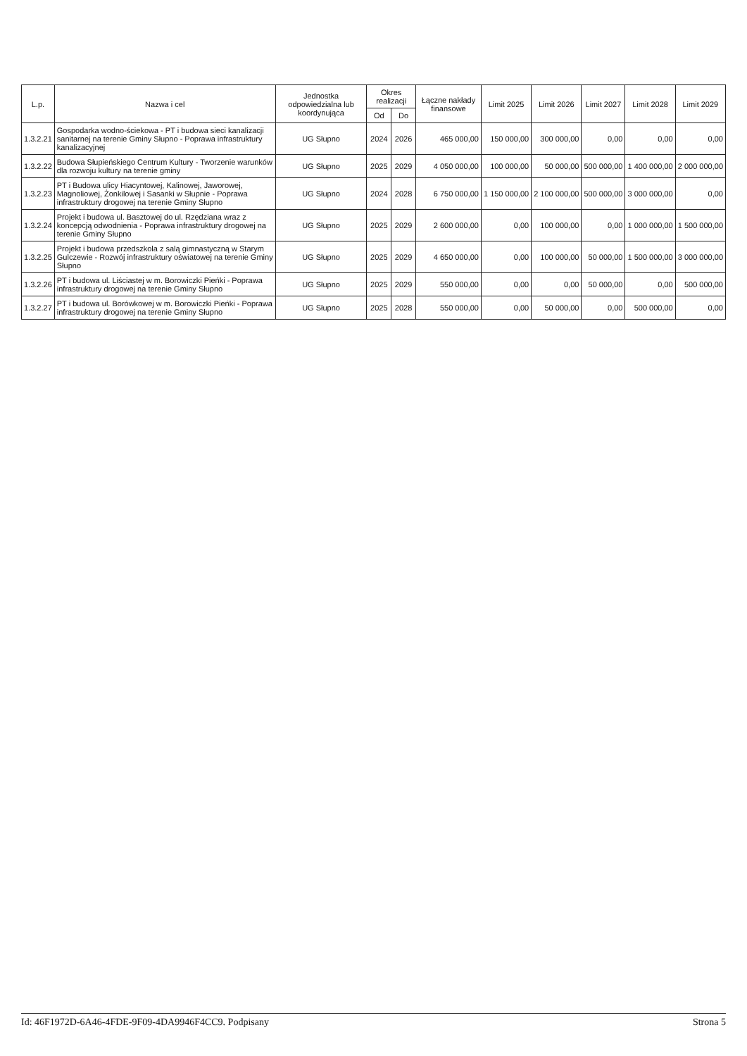| L.p. | Nazwa i cel | Jednostka odpowiedzialna lub koordynująca | Okres realizacji | | Łączne nakłady finansowe | Limit 2025 | Limit 2026 | Limit 2027 | Limit 2028 | Limit 2029 |
| --- | --- | --- | --- | --- | --- | --- | --- | --- | --- | --- |
| | | | Od | Do | | | | | | |
| 1.3.2.21 | Gospodarka wodno-ściekowa - PT i budowa sieci kanalizacji sanitarnej na terenie Gminy Słupno - Poprawa infrastruktury kanalizacyjnej | UG Słupno | 2024 | 2026 | 465 000,00 | 150 000,00 | 300 000,00 | 0,00 | 0,00 | 0,00 |
| 1.3.2.22 | Budowa Słupieńskiego Centrum Kultury - Tworzenie warunków dla rozwoju kultury na terenie gminy | UG Słupno | 2025 | 2029 | 4 050 000,00 | 100 000,00 | 50 000,00 | 500 000,00 | 1 400 000,00 | 2 000 000,00 |
| 1.3.2.23 | PT i Budowa ulicy Hiacyntowej, Kalinowej, Jaworowej, Magnoliowej, Żonkilowej i Sasanki w Słupnie - Poprawa infrastruktury drogowej na terenie Gminy Słupno | UG Słupno | 2024 | 2028 | 6 750 000,00 | 1 150 000,00 | 2 100 000,00 | 500 000,00 | 3 000 000,00 | 0,00 |
| 1.3.2.24 | Projekt i budowa ul. Basztowej do ul. Rzędziana wraz z koncepcją odwodnienia - Poprawa infrastruktury drogowej na terenie Gminy Słupno | UG Słupno | 2025 | 2029 | 2 600 000,00 | 0,00 | 100 000,00 | 0,00 | 1 000 000,00 | 1 500 000,00 |
| 1.3.2.25 | Projekt i budowa przedszkola z salą gimnastyczną w Starym Gulczewie - Rozwój infrastruktury oświatowej na terenie Gminy Słupno | UG Słupno | 2025 | 2029 | 4 650 000,00 | 0,00 | 100 000,00 | 50 000,00 | 1 500 000,00 | 3 000 000,00 |
| 1.3.2.26 | PT i budowa ul. Liściastej w m. Borowiczki Pieńki - Poprawa infrastruktury drogowej na terenie Gminy Słupno | UG Słupno | 2025 | 2029 | 550 000,00 | 0,00 | 0,00 | 50 000,00 | 0,00 | 500 000,00 |
| 1.3.2.27 | PT i budowa ul. Borówkowej w m. Borowiczki Pieńki - Poprawa infrastruktury drogowej na terenie Gminy Słupno | UG Słupno | 2025 | 2028 | 550 000,00 | 0,00 | 50 000,00 | 0,00 | 500 000,00 | 0,00 |
Id: 46F1972D-6A46-4FDE-9F09-4DA9946F4CC9. Podpisany Strona 5